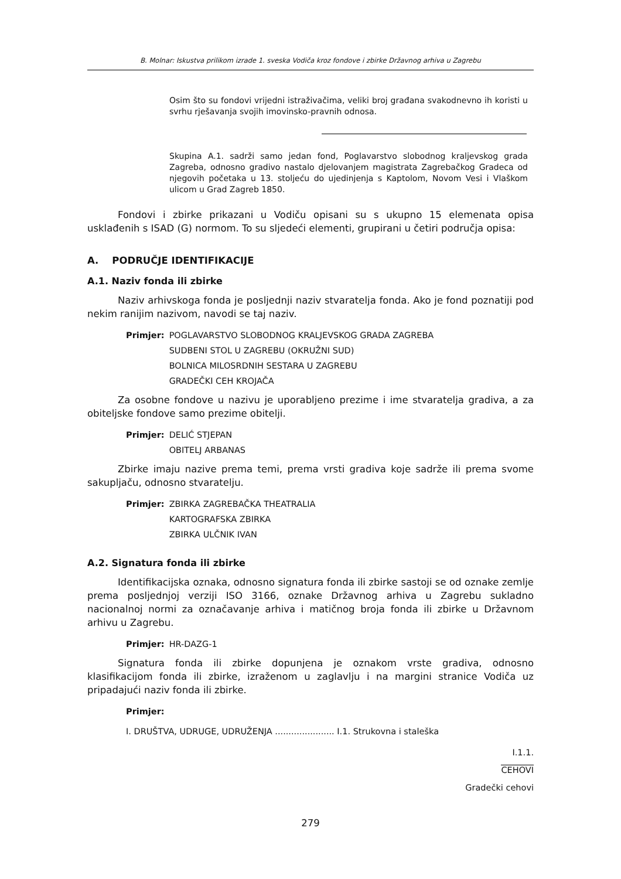B. Molnar: Iskustva prilikom izrade 1. sveska Vodiča kroz fondove i zbirke Državnog arhiva u Zagrebu
Osim što su fondovi vrijedni istraživačima, veliki broj građana svakodnevno ih koristi u svrhu rješavanja svojih imovinsko-pravnih odnosa.
Skupina A.1. sadrži samo jedan fond, Poglavarstvo slobodnog kraljevskog grada Zagreba, odnosno gradivo nastalo djelovanjem magistrata Zagrebačkog Gradeca od njegovih početaka u 13. stoljeću do ujedinjenja s Kaptolom, Novom Vesi i Vlaškom ulicom u Grad Zagreb 1850.
Fondovi i zbirke prikazani u Vodiču opisani su s ukupno 15 elemenata opisa usklađenih s ISAD (G) normom. To su sljedeći elementi, grupirani u četiri područja opisa:
A. PODRUČJE IDENTIFIKACIJE
A.1. Naziv fonda ili zbirke
Naziv arhivskoga fonda je posljednji naziv stvaratelja fonda. Ako je fond poznatiji pod nekim ranijim nazivom, navodi se taj naziv.
Primjer: POGLAVARSTVO SLOBODNOG KRALJEVSKOG GRADA ZAGREBA
SUDBENI STOL U ZAGREBU (OKRUŽNI SUD)
BOLNICA MILOSRDNIH SESTARA U ZAGREBU
GRADEČKI CEH KROJAČA
Za osobne fondove u nazivu je uporabljeno prezime i ime stvaratelja gradiva, a za obiteljske fondove samo prezime obitelji.
Primjer: DELIĆ STJEPAN
OBITELJ ARBANAS
Zbirke imaju nazive prema temi, prema vrsti gradiva koje sadrže ili prema svome sakupljaču, odnosno stvaratelju.
Primjer: ZBIRKA ZAGREBAČKA THEATRALIA
KARTOGRAFSKA ZBIRKA
ZBIRKA ULČNIK IVAN
A.2. Signatura fonda ili zbirke
Identifikacijska oznaka, odnosno signatura fonda ili zbirke sastoji se od oznake zemlje prema posljednjoj verziji ISO 3166, oznake Državnog arhiva u Zagrebu sukladno nacionalnoj normi za označavanje arhiva i matičnog broja fonda ili zbirke u Državnom arhivu u Zagrebu.
Primjer: HR-DAZG-1
Signatura fonda ili zbirke dopunjena je oznakom vrste gradiva, odnosno klasifikacijom fonda ili zbirke, izraženom u zaglavlju i na margini stranice Vodiča uz pripadajući naziv fonda ili zbirke.
Primjer:
I. DRUŠTVA, UDRUGE, UDRUŽENJA ...................... I.1. Strukovna i staleška
I.1.1.
CEHOVI
Gradečki cehovi
279